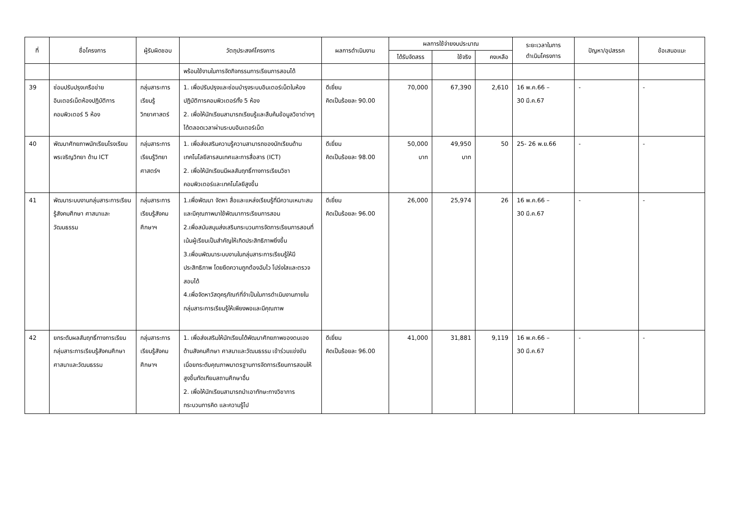| ที่ | ชื่อโครงการ | ผู้รับผิดชอบ | วัตถุประสงค์โครงการ | ผลการดำเนินงาน | ผลการใช้จ่ายงบประมาณ | | | ระยะเวลาในการ ดำเนินโครงการ | ปัญหา/อุปสรรค | ข้อเสนอแนะ |
| --- | --- | --- | --- | --- | --- | --- | --- | --- | --- | --- |
| | | | | | ได้รับจัดสรร | ใช้จริง | คงเหลือ | | | |
| | | | พร้อมใช้งานในการจัดกิจกรรมการเรียนการสอนได้ | | | | | | | |
| 39 | ซ่อมปรับปรุงเครือข่ายอินเตอร์เน็ตห้องปฏิบัติการคอมพิวเตอร์ 5 ห้อง | กลุ่มสาระการเรียนรู้วิทยาศาสตร์ | 1. เพื่อปรับปรุงและซ่อมบำรุงระบบอินเตอร์เน็ตในห้องปฏิบัติการคอมพิวเตอร์ทั้ง 5 ห้อง 2. เพื่อให้นักเรียนสามารถเรียนรู้และสืบค้นข้อมูลวิชาต่างๆ ได้ตลอดเวลาผ่านระบบอินเตอร์เน็ต | ดีเยี่ยม คิดเป็นร้อยละ 90.00 | 70,000 | 67,390 | 2,610 | 16 พ.ค.66 – 30 มี.ค.67 | - | - |
| 40 | พัฒนาศักยภาพนักเรียนโรงเรียนพรเจริญวิทยา ด้าน ICT | กลุ่มสาระการเรียนรู้วิทยาศาสตร์ฯ | 1. เพื่อส่งเสริมความรู้ความสามารถของนักเรียนด้านเทคโนโลยีสารสนเทศและการสื่อสาร (ICT) 2. เพื่อให้นักเรียนมีผลสัมฤทธิ์ทางการเรียนวิชาคอมพิวเตอร์และเทคโนโลยีสูงขึ้น | ดีเยี่ยม คิดเป็นร้อยละ 98.00 | 50,000 บาท | 49,950 บาท | 50 | 25- 26 พ.ย.66 | - | - |
| 41 | พัฒนาระบบงานกลุ่มสาระการเรียนรู้สังคมศึกษา ศาสนาและวัฒนธรรม | กลุ่มสาระการเรียนรู้สังคมศึกษาฯ | 1.เพื่อพัฒนา จัดหา สื่อและแหล่งเรียนรู้ที่มีความเหมาะสมและมีคุณภาพมาใช้พัฒนาการเรียนการสอน 2.เพื่อสนับสนุนส่งเสริมกระบวนการจัดการเรียนการสอนที่เน้นผู้เรียนเป็นสำคัญให้เกิดประสิทธิภาพยิ่งขึ้น 3.เพื่อนพัฒนาระบบงานในกลุ่มสาระการเรียนรู้ให้มีประสิทธิภาพ โดยยึดความถูกต้องฉับไว โปร่งใสและตรวจสอบได้ 4.เพื่อจัดหาวัสดุครุภัณฑ์ที่จำเป็นในการดำเนินงานภายในกลุ่มสาระการเรียนรู้ให้เพียงพอและมีคุณภาพ | ดีเยี่ยม คิดเป็นร้อยละ 96.00 | 26,000 | 25,974 | 26 | 16 พ.ค.66 – 30 มี.ค.67 | - | - |
| 42 | ยกระดับผลสัมฤทธิ์ทางการเรียนกลุ่มสาระการเรียนรู้สังคมศึกษา ศาสนาและวัฒนธรรม | กลุ่มสาระการเรียนรู้สังคมศึกษาฯ | 1. เพื่อส่งเสริมให้นักเรียนได้พัฒนาศักยภาพของตนเองด้านสังคมศึกษา ศาสนาและวัฒนธรรม เข้าร่วมแข่งขันเมื่อยกระดับคุณภาพมาตรฐานการจัดการเรียนการสอนให้สูงขึ้นทัดเทียมสถานศึกษาอื่น 2. เพื่อให้นักเรียนสามารถนำเอาทักษะทางวิชาการ กระบวนการคิด และความรู้ไป | ดีเยี่ยม คิดเป็นร้อยละ 96.00 | 41,000 | 31,881 | 9,119 | 16 พ.ค.66 – 30 มี.ค.67 | - | - |